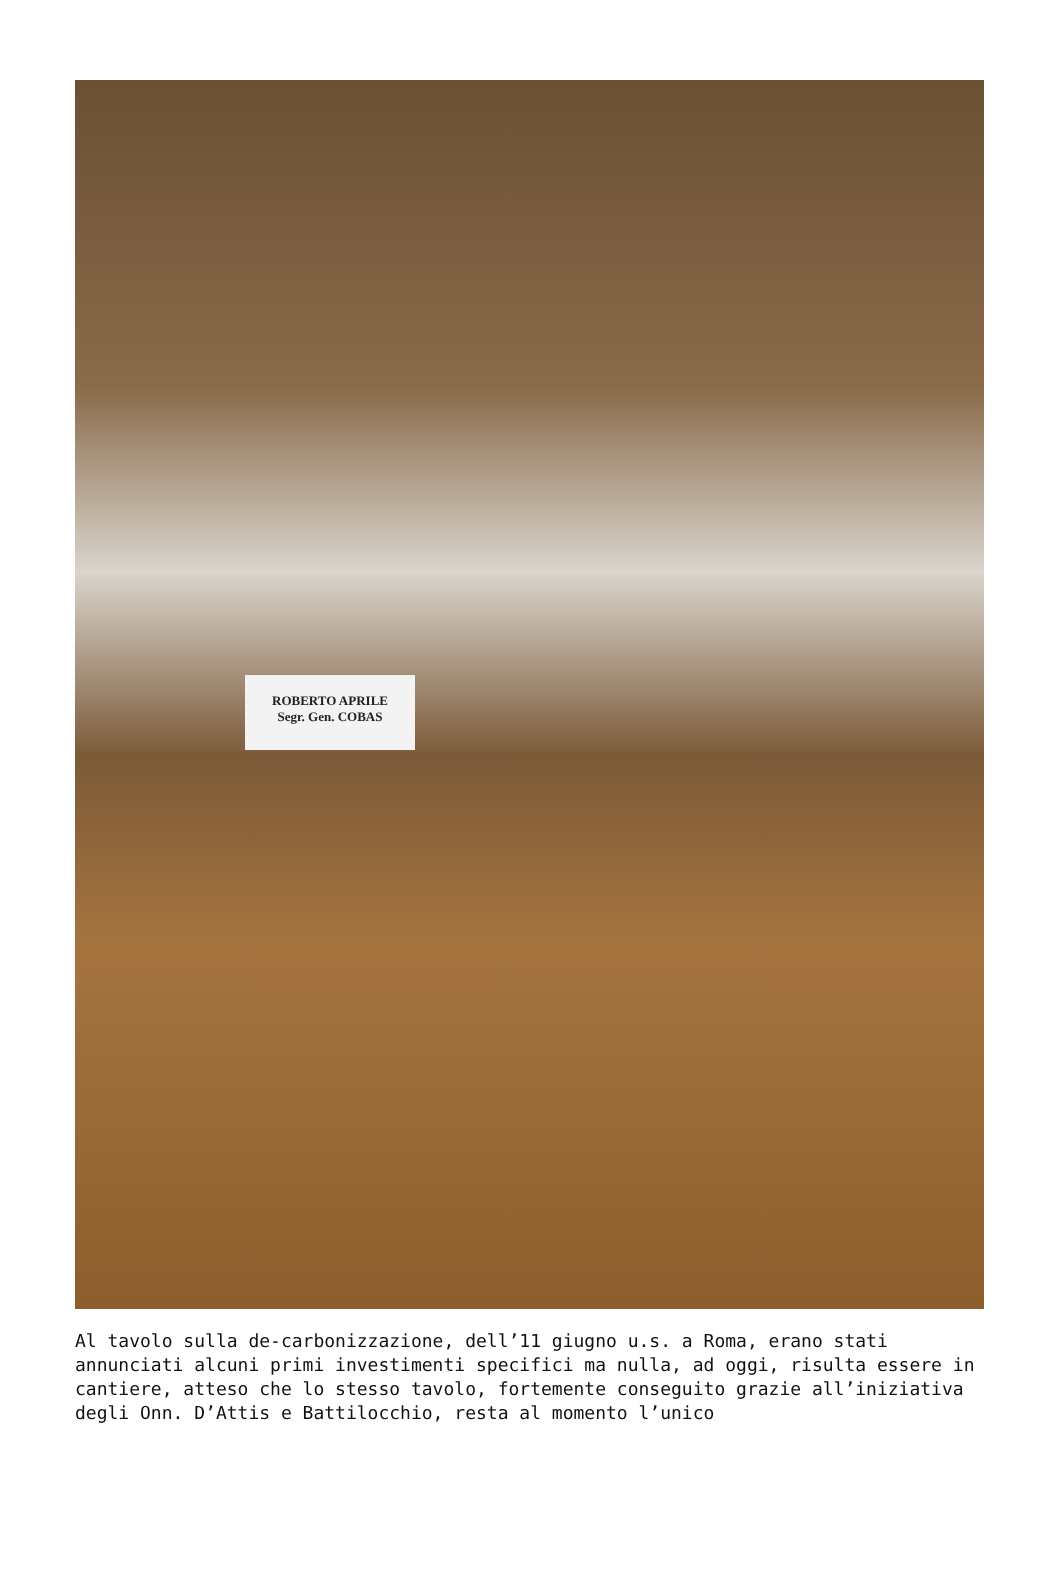ROBERTO APRILE
Segr. Gen. COBAS
Al tavolo sulla de-carbonizzazione, dell’11 giugno u.s. a Roma, erano stati annunciati alcuni primi investimenti specifici ma nulla, ad oggi, risulta essere in cantiere, atteso che lo stesso tavolo, fortemente conseguito grazie all’iniziativa degli Onn. D’Attis e Battilocchio, resta al momento l’unico